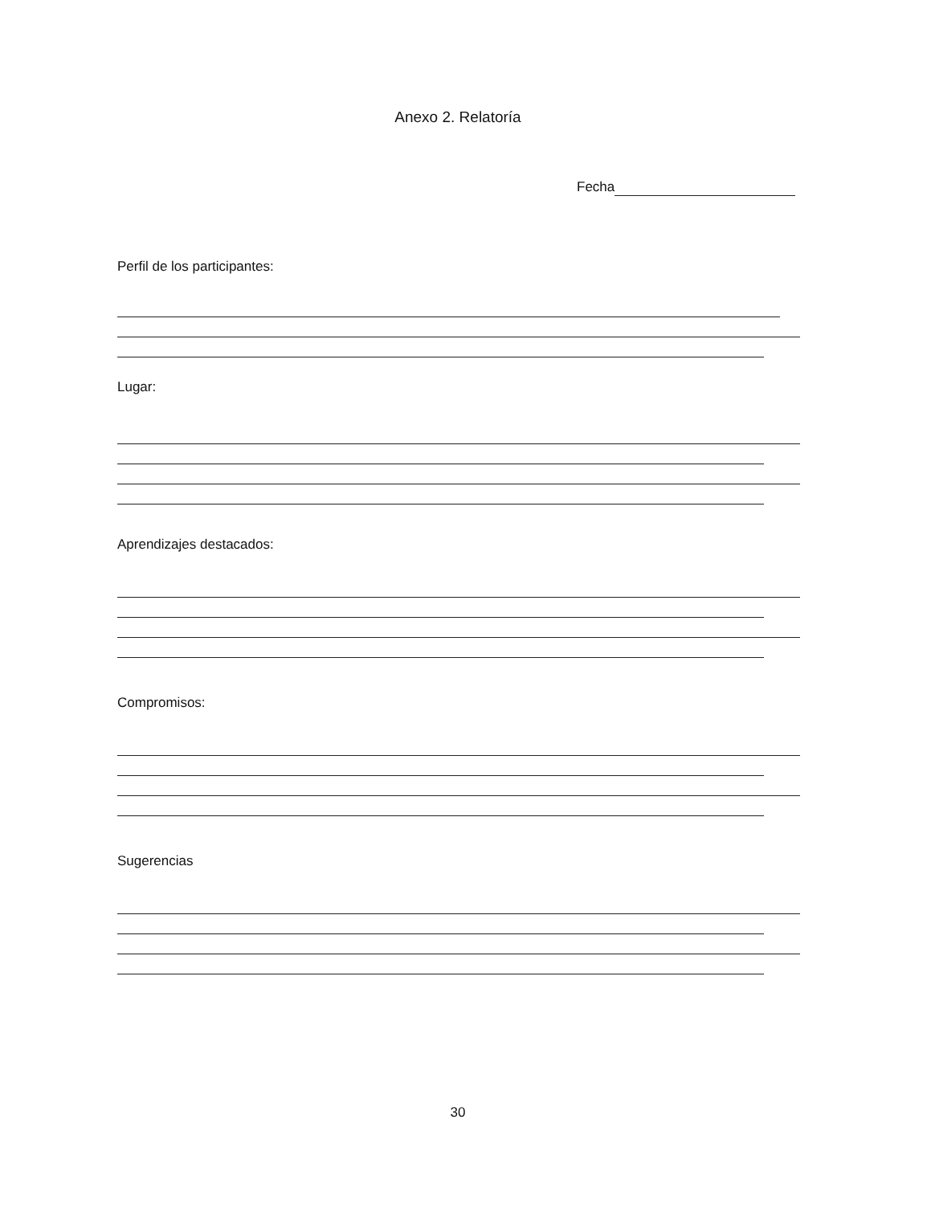Anexo 2. Relatoría
Fecha
Perfil de los participantes:
Lugar:
Aprendizajes destacados:
Compromisos:
Sugerencias
30